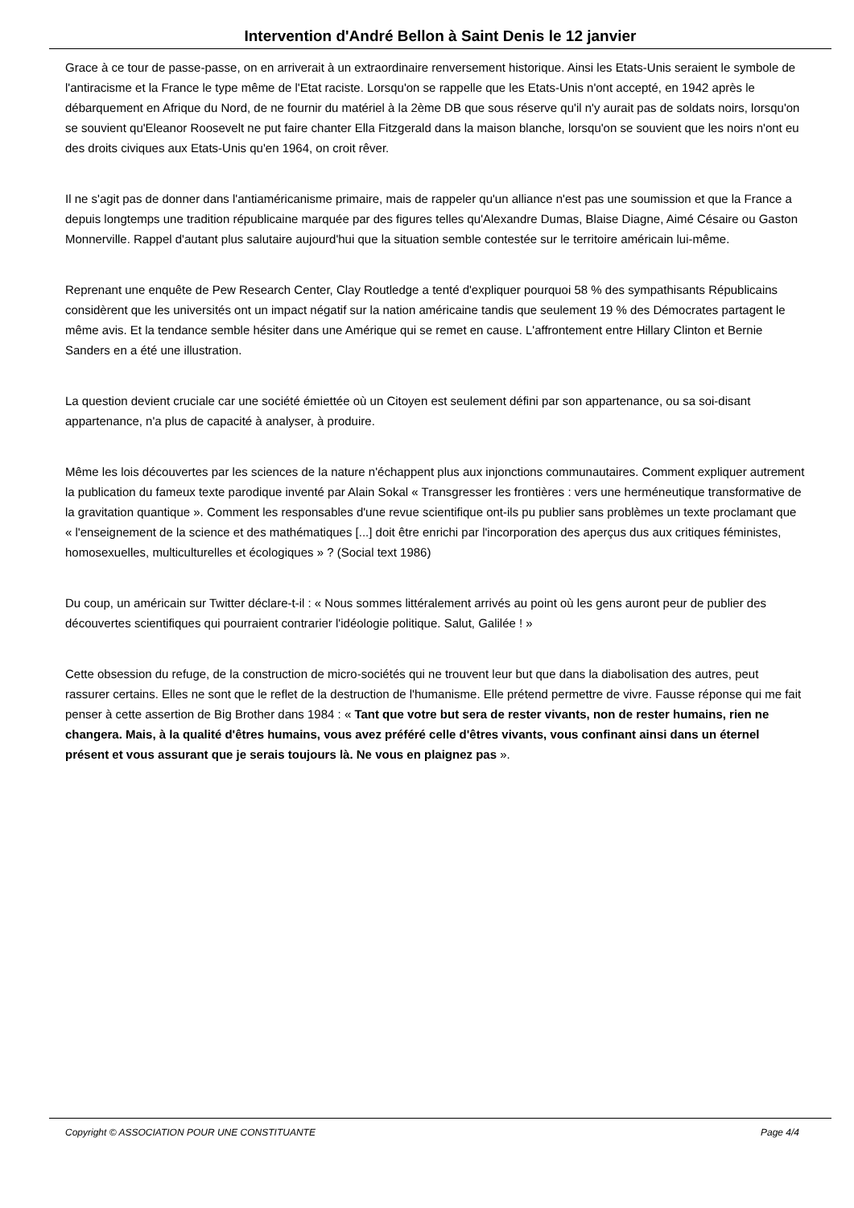Intervention d'André Bellon à Saint Denis le 12 janvier
Grace à ce tour de passe-passe, on en arriverait à un extraordinaire renversement historique. Ainsi les Etats-Unis seraient le symbole de l'antiracisme et la France le type même de l'Etat raciste. Lorsqu'on se rappelle que les Etats-Unis n'ont accepté, en 1942 après le débarquement en Afrique du Nord, de ne fournir du matériel à la 2ème DB que sous réserve qu'il n'y aurait pas de soldats noirs, lorsqu'on se souvient qu'Eleanor Roosevelt ne put faire chanter Ella Fitzgerald dans la maison blanche, lorsqu'on se souvient que les noirs n'ont eu des droits civiques aux Etats-Unis qu'en 1964, on croit rêver.
Il ne s'agit pas de donner dans l'antiaméricanisme primaire, mais de rappeler qu'un alliance n'est pas une soumission et que la France a depuis longtemps une tradition républicaine marquée par des figures telles qu'Alexandre Dumas, Blaise Diagne, Aimé Césaire ou Gaston Monnerville. Rappel d'autant plus salutaire aujourd'hui que la situation semble contestée sur le territoire américain lui-même.
Reprenant une enquête de Pew Research Center, Clay Routledge a tenté d'expliquer pourquoi 58 % des sympathisants Républicains considèrent que les universités ont un impact négatif sur la nation américaine tandis que seulement 19 % des Démocrates partagent le même avis. Et la tendance semble hésiter dans une Amérique qui se remet en cause. L'affrontement entre Hillary Clinton et Bernie Sanders en a été une illustration.
La question devient cruciale car une société émiettée où un Citoyen est seulement défini par son appartenance, ou sa soi-disant appartenance, n'a plus de capacité à analyser, à produire.
Même les lois découvertes par les sciences de la nature n'échappent plus aux injonctions communautaires. Comment expliquer autrement la publication du fameux texte parodique inventé par Alain Sokal « Transgresser les frontières : vers une herméneutique transformative de la gravitation quantique ». Comment les responsables d'une revue scientifique ont-ils pu publier sans problèmes un texte proclamant que « l'enseignement de la science et des mathématiques [...] doit être enrichi par l'incorporation des aperçus dus aux critiques féministes, homosexuelles, multiculturelles et écologiques » ? (Social text 1986)
Du coup, un américain sur Twitter déclare-t-il : « Nous sommes littéralement arrivés au point où les gens auront peur de publier des découvertes scientifiques qui pourraient contrarier l'idéologie politique. Salut, Galilée ! »
Cette obsession du refuge, de la construction de micro-sociétés qui ne trouvent leur but que dans la diabolisation des autres, peut rassurer certains. Elles ne sont que le reflet de la destruction de l'humanisme. Elle prétend permettre de vivre. Fausse réponse qui me fait penser à cette assertion de Big Brother dans 1984 : « Tant que votre but sera de rester vivants, non de rester humains, rien ne changera. Mais, à la qualité d'êtres humains, vous avez préféré celle d'êtres vivants, vous confinant ainsi dans un éternel présent et vous assurant que je serais toujours là. Ne vous en plaignez pas ».
Copyright © ASSOCIATION POUR UNE CONSTITUANTE Page 4/4